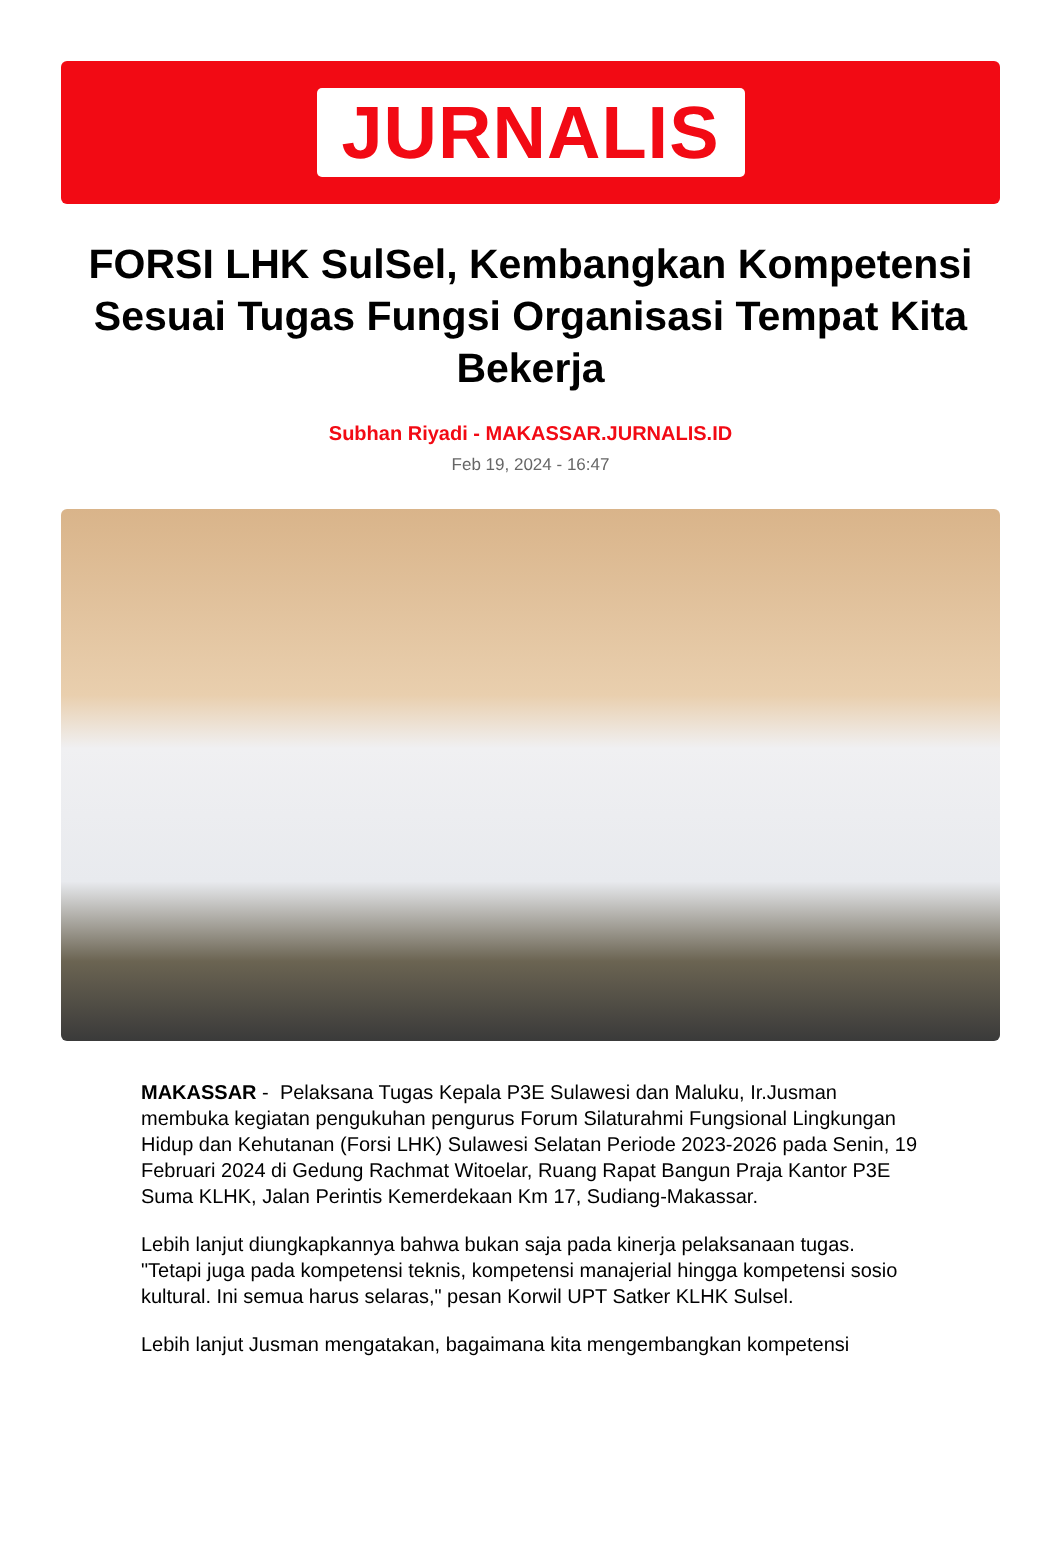JURNALIS
FORSI LHK SulSel, Kembangkan Kompetensi Sesuai Tugas Fungsi Organisasi Tempat Kita Bekerja
Subhan Riyadi - MAKASSAR.JURNALIS.ID
Feb 19, 2024 - 16:47
MAKASSAR - Pelaksana Tugas Kepala P3E Sulawesi dan Maluku, Ir.Jusman membuka kegiatan pengukuhan pengurus Forum Silaturahmi Fungsional Lingkungan Hidup dan Kehutanan (Forsi LHK) Sulawesi Selatan Periode 2023-2026 pada Senin, 19 Februari 2024 di Gedung Rachmat Witoelar, Ruang Rapat Bangun Praja Kantor P3E Suma KLHK, Jalan Perintis Kemerdekaan Km 17, Sudiang-Makassar.
Lebih lanjut diungkapkannya bahwa bukan saja pada kinerja pelaksanaan tugas. "Tetapi juga pada kompetensi teknis, kompetensi manajerial hingga kompetensi sosio kultural. Ini semua harus selaras," pesan Korwil UPT Satker KLHK Sulsel.
Lebih lanjut Jusman mengatakan, bagaimana kita mengembangkan kompetensi